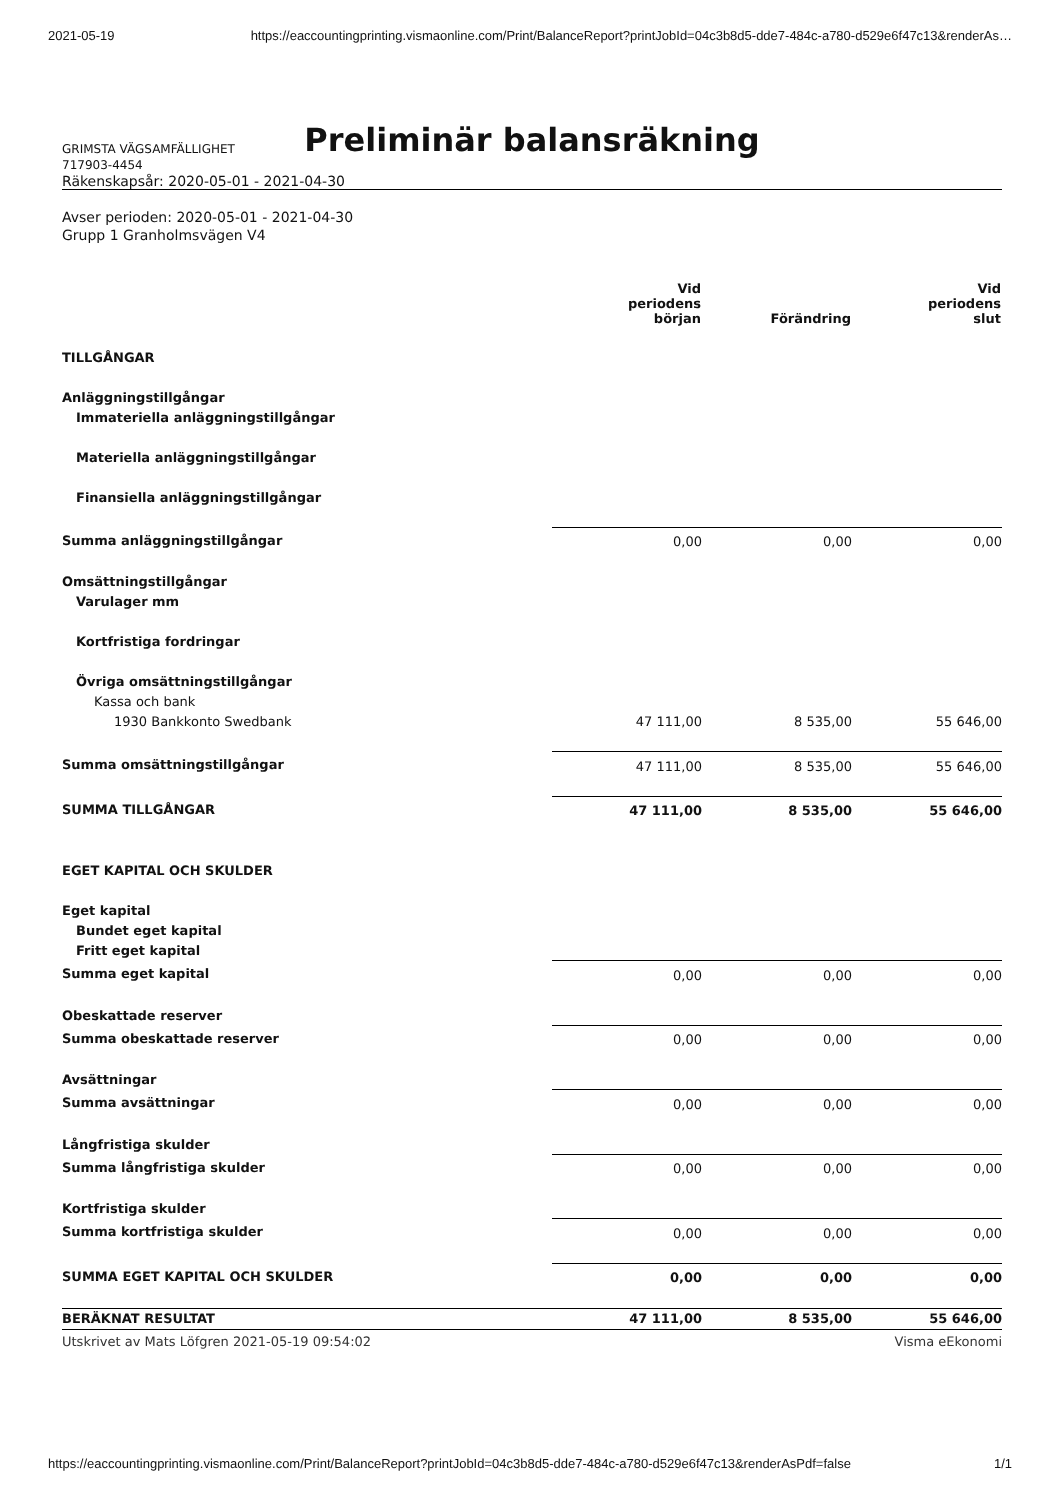2021-05-19 https://eaccountingprinting.vismaonline.com/Print/BalanceReport?printJobId=04c3b8d5-dde7-484c-a780-d529e6f47c13&renderAs…
Preliminär balansräkning
GRIMSTA VÄGSAMFÄLLIGHET
717903-4454
Räkenskapsår: 2020-05-01 - 2021-04-30
Avser perioden: 2020-05-01 - 2021-04-30
Grupp 1 Granholmsvägen V4
| | Vid periodens början | Förändring | Vid periodens slut |
| --- | --- | --- | --- |
| TILLGÅNGAR | | | |
| Anläggningstillgångar | | | |
| Immateriella anläggningstillgångar | | | |
| Materiella anläggningstillgångar | | | |
| Finansiella anläggningstillgångar | | | |
| Summa anläggningstillgångar | 0,00 | 0,00 | 0,00 |
| Omsättningstillgångar | | | |
| Varulager mm | | | |
| Kortfristiga fordringar | | | |
| Övriga omsättningstillgångar | | | |
| Kassa och bank | | | |
| 1930 Bankkonto Swedbank | 47 111,00 | 8 535,00 | 55 646,00 |
| Summa omsättningstillgångar | 47 111,00 | 8 535,00 | 55 646,00 |
| SUMMA TILLGÅNGAR | 47 111,00 | 8 535,00 | 55 646,00 |
| EGET KAPITAL OCH SKULDER | | | |
| Eget kapital | | | |
| Bundet eget kapital | | | |
| Fritt eget kapital | | | |
| Summa eget kapital | 0,00 | 0,00 | 0,00 |
| Obeskattade reserver | | | |
| Summa obeskattade reserver | 0,00 | 0,00 | 0,00 |
| Avsättningar | | | |
| Summa avsättningar | 0,00 | 0,00 | 0,00 |
| Långfristiga skulder | | | |
| Summa långfristiga skulder | 0,00 | 0,00 | 0,00 |
| Kortfristiga skulder | | | |
| Summa kortfristiga skulder | 0,00 | 0,00 | 0,00 |
| SUMMA EGET KAPITAL OCH SKULDER | 0,00 | 0,00 | 0,00 |
| BERÄKNAT RESULTAT | 47 111,00 | 8 535,00 | 55 646,00 |
Utskrivet av Mats Löfgren 2021-05-19 09:54:02 Visma eEkonomi
https://eaccountingprinting.vismaonline.com/Print/BalanceReport?printJobId=04c3b8d5-dde7-484c-a780-d529e6f47c13&renderAsPdf=false 1/1